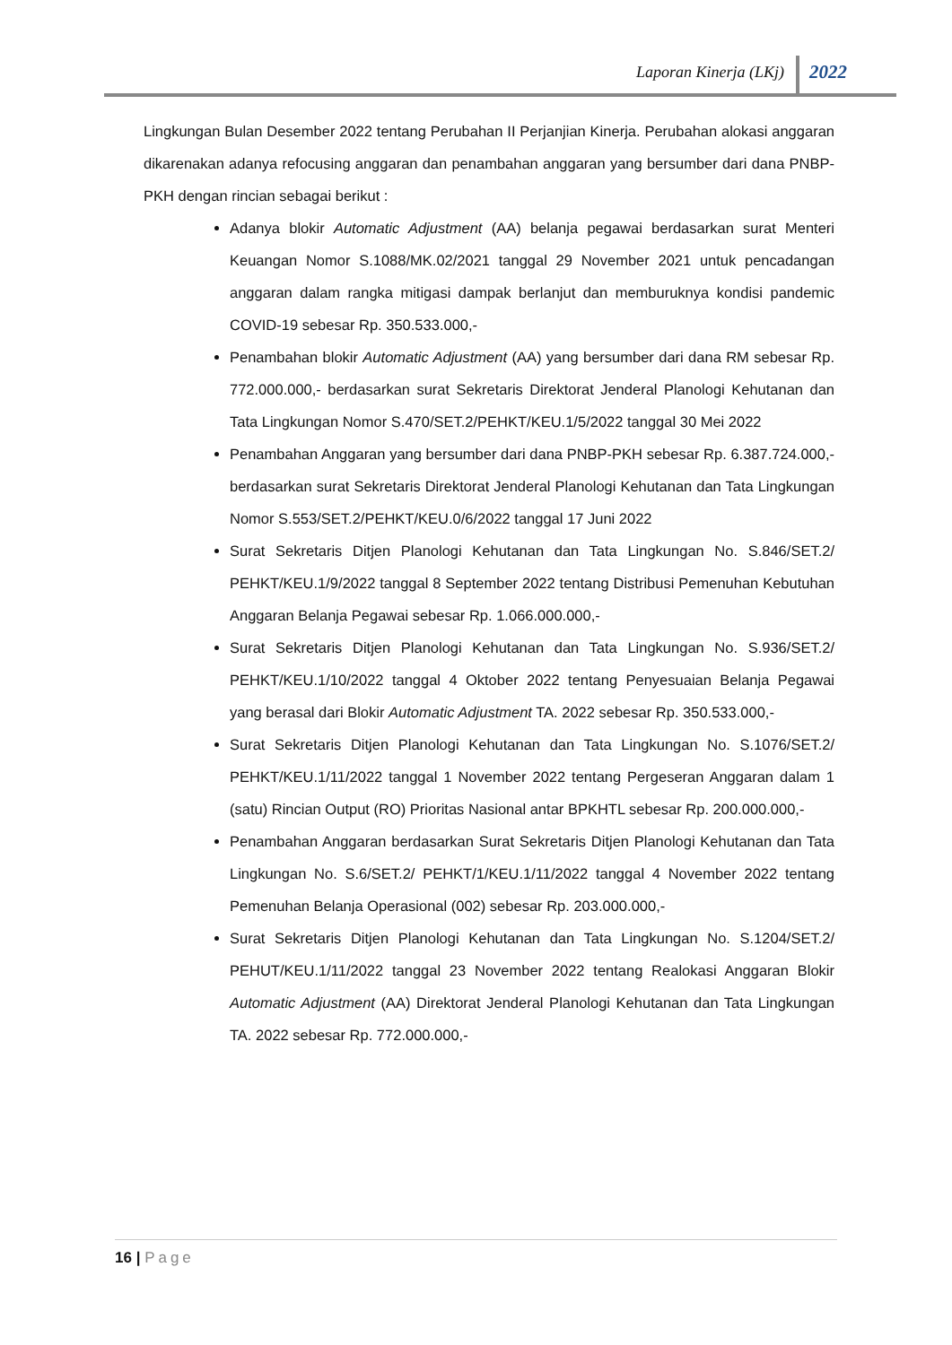Laporan Kinerja (LKj) 2022
Lingkungan Bulan Desember 2022 tentang Perubahan II Perjanjian Kinerja. Perubahan alokasi anggaran dikarenakan adanya refocusing anggaran dan penambahan anggaran yang bersumber dari dana PNBP-PKH dengan rincian sebagai berikut :
Adanya blokir Automatic Adjustment (AA) belanja pegawai berdasarkan surat Menteri Keuangan Nomor S.1088/MK.02/2021 tanggal 29 November 2021 untuk pencadangan anggaran dalam rangka mitigasi dampak berlanjut dan memburuknya kondisi pandemic COVID-19 sebesar Rp. 350.533.000,-
Penambahan blokir Automatic Adjustment (AA) yang bersumber dari dana RM sebesar Rp. 772.000.000,- berdasarkan surat Sekretaris Direktorat Jenderal Planologi Kehutanan dan Tata Lingkungan Nomor S.470/SET.2/PEHKT/KEU.1/5/2022 tanggal 30 Mei 2022
Penambahan Anggaran yang bersumber dari dana PNBP-PKH sebesar Rp. 6.387.724.000,- berdasarkan surat Sekretaris Direktorat Jenderal Planologi Kehutanan dan Tata Lingkungan Nomor S.553/SET.2/PEHKT/KEU.0/6/2022 tanggal 17 Juni 2022
Surat Sekretaris Ditjen Planologi Kehutanan dan Tata Lingkungan No. S.846/SET.2/ PEHKT/KEU.1/9/2022 tanggal 8 September 2022 tentang Distribusi Pemenuhan Kebutuhan Anggaran Belanja Pegawai sebesar Rp. 1.066.000.000,-
Surat Sekretaris Ditjen Planologi Kehutanan dan Tata Lingkungan No. S.936/SET.2/ PEHKT/KEU.1/10/2022 tanggal 4 Oktober 2022 tentang Penyesuaian Belanja Pegawai yang berasal dari Blokir Automatic Adjustment TA. 2022 sebesar Rp. 350.533.000,-
Surat Sekretaris Ditjen Planologi Kehutanan dan Tata Lingkungan No. S.1076/SET.2/ PEHKT/KEU.1/11/2022 tanggal 1 November 2022 tentang Pergeseran Anggaran dalam 1 (satu) Rincian Output (RO) Prioritas Nasional antar BPKHTL sebesar Rp. 200.000.000,-
Penambahan Anggaran berdasarkan Surat Sekretaris Ditjen Planologi Kehutanan dan Tata Lingkungan No. S.6/SET.2/ PEHKT/1/KEU.1/11/2022 tanggal 4 November 2022 tentang Pemenuhan Belanja Operasional (002) sebesar Rp. 203.000.000,-
Surat Sekretaris Ditjen Planologi Kehutanan dan Tata Lingkungan No. S.1204/SET.2/ PEHUT/KEU.1/11/2022 tanggal 23 November 2022 tentang Realokasi Anggaran Blokir Automatic Adjustment (AA) Direktorat Jenderal Planologi Kehutanan dan Tata Lingkungan TA. 2022 sebesar Rp. 772.000.000,-
16 | Page